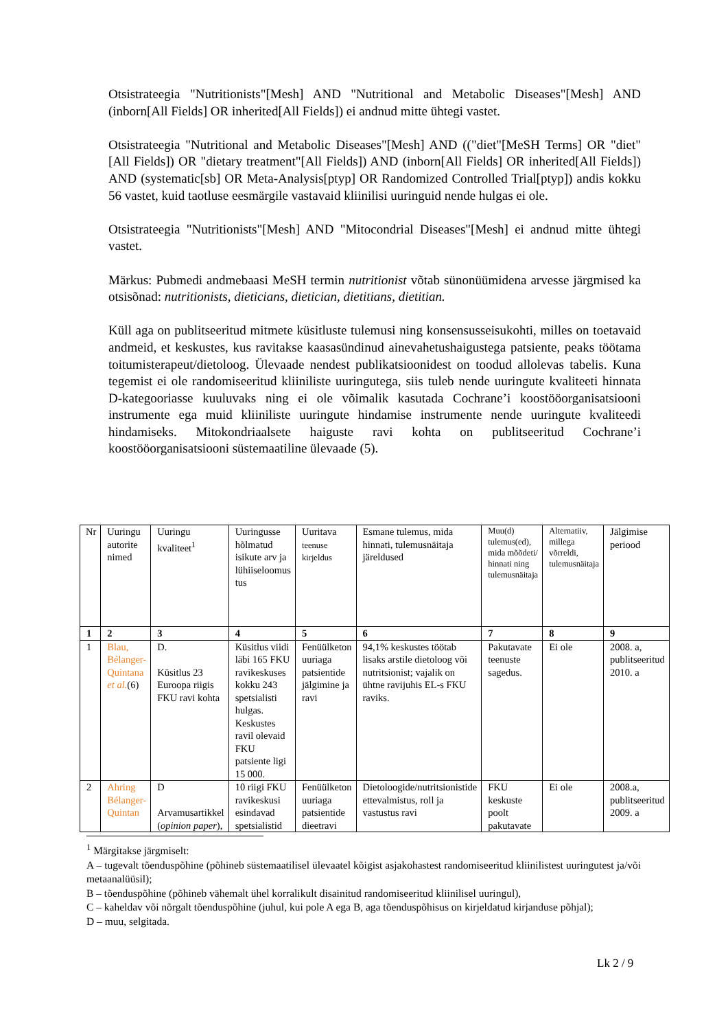Otsistrateegia "Nutritionists"[Mesh] AND "Nutritional and Metabolic Diseases"[Mesh] AND (inborn[All Fields] OR inherited[All Fields]) ei andnud mitte ühtegi vastet.
Otsistrateegia "Nutritional and Metabolic Diseases"[Mesh] AND (("diet"[MeSH Terms] OR "diet"[All Fields]) OR "dietary treatment"[All Fields]) AND (inborn[All Fields] OR inherited[All Fields]) AND (systematic[sb] OR Meta-Analysis[ptyp] OR Randomized Controlled Trial[ptyp]) andis kokku 56 vastet, kuid taotluse eesmärgile vastavaid kliinilisi uuringuid nende hulgas ei ole.
Otsistrateegia "Nutritionists"[Mesh] AND "Mitocondrial Diseases"[Mesh] ei andnud mitte ühtegi vastet.
Märkus: Pubmedi andmebaasi MeSH termin nutritionist võtab sünonüümidena arvesse järgmised ka otsisõnad: nutritionists, dieticians, dietician, dietitians, dietitian.
Küll aga on publitseeritud mitmete küsitluste tulemusi ning konsensusseisukohti, milles on toetavaid andmeid, et keskustes, kus ravitakse kaasasündinud ainevahetushaigustega patsiente, peaks töötama toitumisterapeut/dietoloog. Ülevaade nendest publikatsioonidest on toodud allolevas tabelis. Kuna tegemist ei ole randomiseeritud kliiniliste uuringutega, siis tuleb nende uuringute kvaliteeti hinnata D-kategooriasse kuuluvaks ning ei ole võimalik kasutada Cochrane’i koostööorganisatsiooni instrumente ega muid kliiniliste uuringute hindamise instrumente nende uuringute kvaliteedi hindamiseks. Mitokondriaalsete haiguste ravi kohta on publitseeritud Cochrane’i koostööorganisatsiooni süstemaatiline ülevaade (5).
| Nr | Uuringu autorite nimed | Uuringu kvaliteet<sup>1</sup> | Uuringusse hõlmatud isikute arv ja lühiiseloomus tus | Uuritava teenuse kirjeldus | Esmane tulemus, mida hinnati, tulemusnäitaja järeldused | Muu(d) tulemus(ed), mida mõõdeti/ hinnati ning tulemusnäitaja | Alternatiiv, millega võrreldi, tulemusnäitaja | Jälgimise periood |
| --- | --- | --- | --- | --- | --- | --- | --- | --- |
| 1 | 2 | 3 | 4 | 5 | 6 | 7 | 8 | 9 |
| 1 | Blau, Bélanger-Quintana et al. (6) | D. Küsitlus 23 Euroopa riigis FKU ravi kohta | Küsitlus viidi läbi 165 FKU ravikeskuses kokku 243 spetsialisti hulgas. Keskustes ravil olevaid FKU patsiente ligi 15 000. | Fenüülketon uuriaga patsientide jälgimine ja ravi | 94,1% keskustes töötab lisaks arstile dietoloog või nutritsionist; vajalik on ühtne ravijuhis EL-s FKU raviks. | Pakutavate teenuste sagedus. | Ei ole | 2008. a, publitseeritud 2010. a |
| 2 | Ahring Bélanger-Quintan | D Arvamusartikkel ( opinion paper ), | 10 riigi FKU ravikeskusi esindavad spetsialistid | Fenüülketon uuriaga patsientide dieetravi | Dietoloogide/nutritsionistide ettevalmistus, roll ja vastustus ravi | FKU keskuste poolt pakutavate | Ei ole | 2008.a, publitseeritud 2009. a |
<sup>1</sup> Märgitakse järgmiselt:
A – tugevalt tõenduspõhine (põhineb süstemaatilisel ülevaatel kõigist asjakohastest randomiseeritud kliinilistest uuringutest ja/või metaanalüüsil);
B – tõenduspõhine (põhineb vähemalt ühel korralikult disainitud randomiseeritud kliinilisel uuringul),
C – kaheldav või nõrgalt tõenduspõhine (juhul, kui pole A ega B, aga tõenduspõhisus on kirjeldatud kirjanduse põhjal);
D – muu, selgitada.
Lk 2 / 9